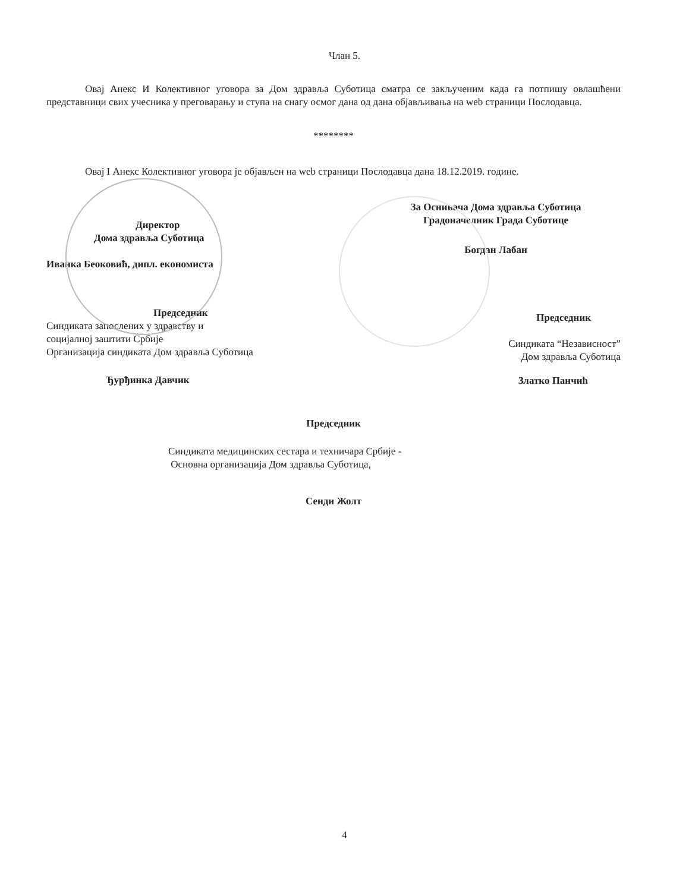Члан 5.
Овај Анекс И Колективног уговора за Дом здравља Суботица сматра се закљученим када га потпишу овлашћени представници свих учесника у преговарању и ступа на снагу осмог дана од дана објављивања на web страници Послодавца.
********
Овај I Анекс Колективног уговора је објављен на web страници Послодавца дана 18.12.2019. године.
Директор
Дома здравља Суботица
Иванка Беоковић, дипл. економиста
Председник
Синдиката запослених у здравству и
социјалној заштити Србије
Организација синдиката Дом здравља Суботица
Ђурђинка Давчик
За Оснивача Дома здравља Суботица
Градоначелник Града Суботице
Богдан Лабан
Председник
Синдиката “Независност”
Дом здравља Суботица
Златко Панчић
Председник
Синдиката медицинских сестара и техничара Србије -
Основна организација Дом здравља Суботица,
Сенди Жолт
4